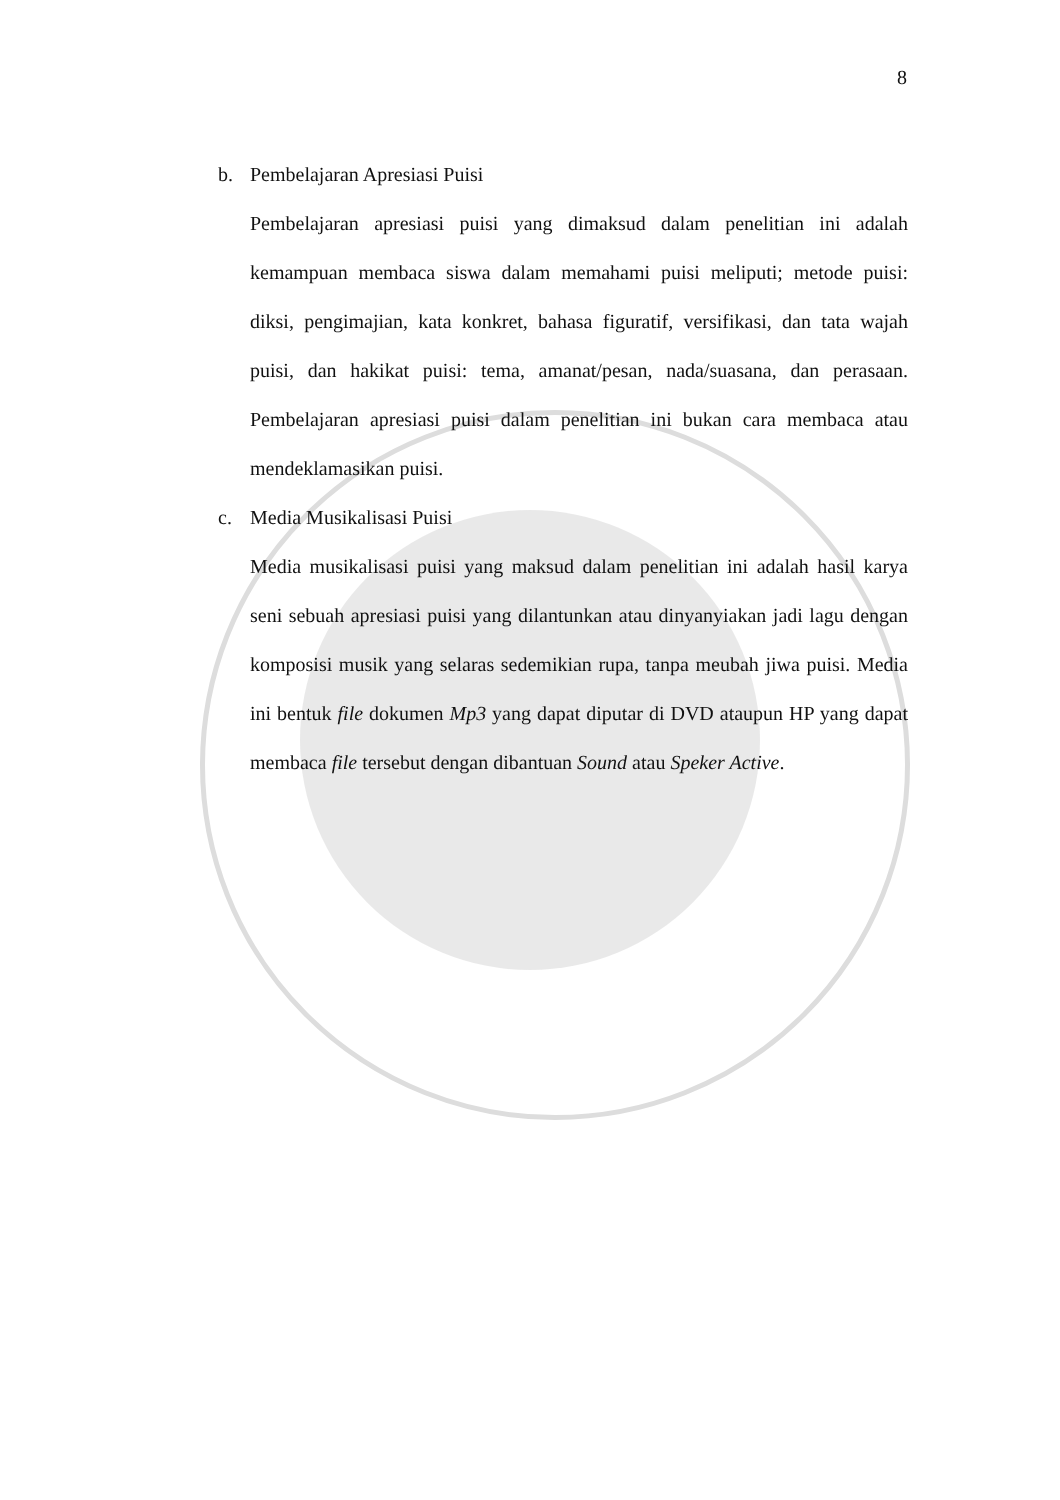8
b. Pembelajaran Apresiasi Puisi
Pembelajaran apresiasi puisi yang dimaksud dalam penelitian ini adalah kemampuan membaca siswa dalam memahami puisi meliputi; metode puisi: diksi, pengimajian, kata konkret, bahasa figuratif, versifikasi, dan tata wajah puisi, dan hakikat puisi: tema, amanat/pesan, nada/suasana, dan perasaan. Pembelajaran apresiasi puisi dalam penelitian ini bukan cara membaca atau mendeklamasikan puisi.
c. Media Musikalisasi Puisi
Media musikalisasi puisi yang maksud dalam penelitian ini adalah hasil karya seni sebuah apresiasi puisi yang dilantunkan atau dinyanyiakan jadi lagu dengan komposisi musik yang selaras sedemikian rupa, tanpa meubah jiwa puisi. Media ini bentuk file dokumen Mp3 yang dapat diputar di DVD ataupun HP yang dapat membaca file tersebut dengan dibantuan Sound atau Speker Active.